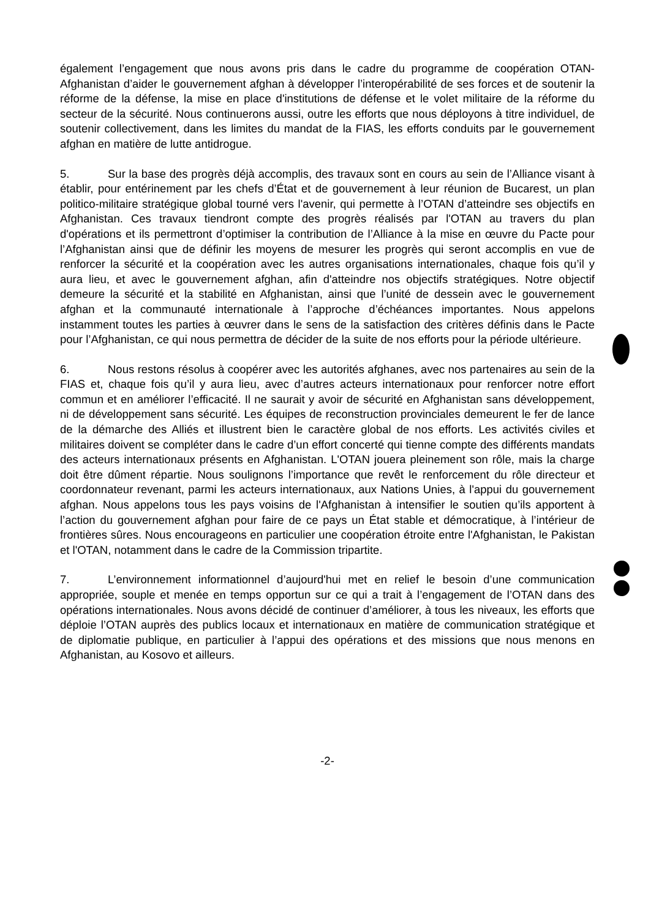également l’engagement que nous avons pris dans le cadre du programme de coopération OTAN-Afghanistan d’aider le gouvernement afghan à développer l’interopérabilité de ses forces et de soutenir la réforme de la défense, la mise en place d'institutions de défense et le volet militaire de la réforme du secteur de la sécurité. Nous continuerons aussi, outre les efforts que nous déployons à titre individuel, de soutenir collectivement, dans les limites du mandat de la FIAS, les efforts conduits par le gouvernement afghan en matière de lutte antidrogue.
5. Sur la base des progrès déjà accomplis, des travaux sont en cours au sein de l’Alliance visant à établir, pour entérinement par les chefs d’État et de gouvernement à leur réunion de Bucarest, un plan politico-militaire stratégique global tourné vers l'avenir, qui permette à l’OTAN d’atteindre ses objectifs en Afghanistan. Ces travaux tiendront compte des progrès réalisés par l'OTAN au travers du plan d'opérations et ils permettront d’optimiser la contribution de l’Alliance à la mise en œuvre du Pacte pour l’Afghanistan ainsi que de définir les moyens de mesurer les progrès qui seront accomplis en vue de renforcer la sécurité et la coopération avec les autres organisations internationales, chaque fois qu’il y aura lieu, et avec le gouvernement afghan, afin d'atteindre nos objectifs stratégiques. Notre objectif demeure la sécurité et la stabilité en Afghanistan, ainsi que l’unité de dessein avec le gouvernement afghan et la communauté internationale à l’approche d’échéances importantes. Nous appelons instamment toutes les parties à œuvrer dans le sens de la satisfaction des critères définis dans le Pacte pour l’Afghanistan, ce qui nous permettra de décider de la suite de nos efforts pour la période ultérieure.
6. Nous restons résolus à coopérer avec les autorités afghanes, avec nos partenaires au sein de la FIAS et, chaque fois qu’il y aura lieu, avec d’autres acteurs internationaux pour renforcer notre effort commun et en améliorer l’efficacité. Il ne saurait y avoir de sécurité en Afghanistan sans développement, ni de développement sans sécurité. Les équipes de reconstruction provinciales demeurent le fer de lance de la démarche des Alliés et illustrent bien le caractère global de nos efforts. Les activités civiles et militaires doivent se compléter dans le cadre d’un effort concerté qui tienne compte des différents mandats des acteurs internationaux présents en Afghanistan. L'OTAN jouera pleinement son rôle, mais la charge doit être dûment répartie. Nous soulignons l’importance que revêt le renforcement du rôle directeur et coordonnateur revenant, parmi les acteurs internationaux, aux Nations Unies, à l'appui du gouvernement afghan. Nous appelons tous les pays voisins de l'Afghanistan à intensifier le soutien qu’ils apportent à l’action du gouvernement afghan pour faire de ce pays un État stable et démocratique, à l’intérieur de frontières sûres. Nous encourageons en particulier une coopération étroite entre l'Afghanistan, le Pakistan et l'OTAN, notamment dans le cadre de la Commission tripartite.
7. L’environnement informationnel d’aujourd'hui met en relief le besoin d’une communication appropriée, souple et menée en temps opportun sur ce qui a trait à l’engagement de l’OTAN dans des opérations internationales. Nous avons décidé de continuer d’améliorer, à tous les niveaux, les efforts que déploie l’OTAN auprès des publics locaux et internationaux en matière de communication stratégique et de diplomatie publique, en particulier à l’appui des opérations et des missions que nous menons en Afghanistan, au Kosovo et ailleurs.
-2-